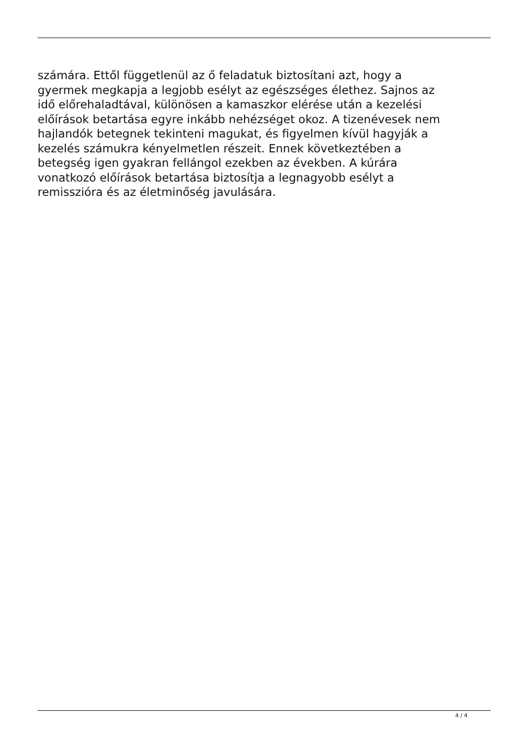számára. Ettől függetlenül az ő feladatuk biztosítani azt, hogy a
gyermek megkapja a legjobb esélyt az egészséges élethez. Sajnos az
idő előrehaladtával, különösen a kamaszkor elérése után a kezelési
előírások betartása egyre inkább nehézséget okoz. A tizenévesek nem
hajlandók betegnek tekinteni magukat, és figyelmen kívül hagyják a
kezelés számukra kényelmetlen részeit. Ennek következtében a
betegség igen gyakran fellángol ezekben az években. A kúrára
vonatkozó előírások betartása biztosítja a legnagyobb esélyt a
remisszióra és az életminőség javulására.
4 / 4